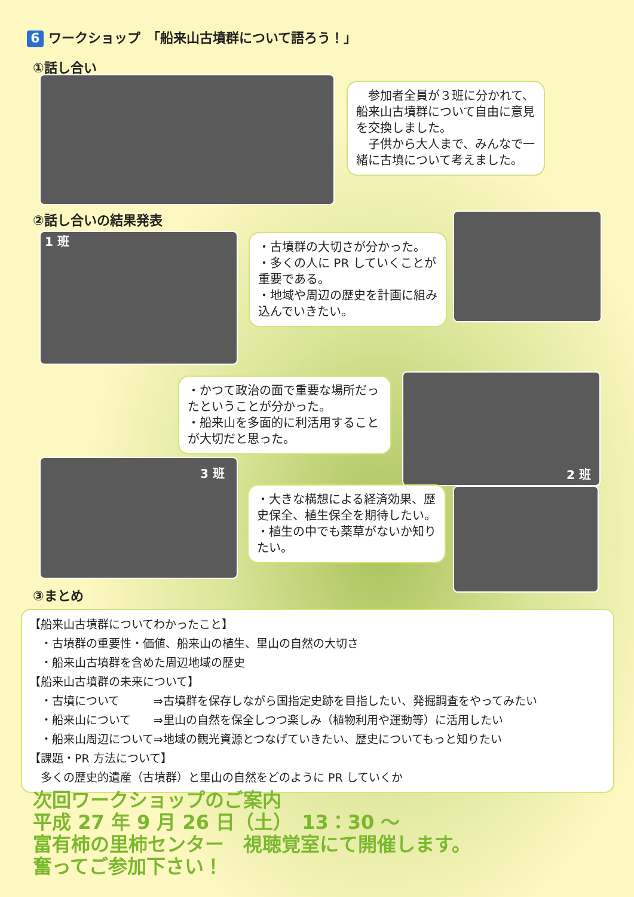6 ワークショップ　「船来山古墳群について語ろう！」
①話し合い
　参加者全員が３班に分かれて、船来山古墳群について自由に意見を交換しました。
　子供から大人まで、みんなで一緒に古墳について考えました。
②話し合いの結果発表
1 班
・古墳群の大切さが分かった。
・多くの人に PR していくことが重要である。
・地域や周辺の歴史を計画に組み込んでいきたい。
・かつて政治の面で重要な場所だったということが分かった。
・船来山を多面的に利活用することが大切だと思った。
2 班
3 班
・大きな構想による経済効果、歴史保全、植生保全を期待したい。
・植生の中でも薬草がないか知りたい。
③まとめ
【船来山古墳群についてわかったこと】
　・古墳群の重要性・価値、船来山の植生、里山の自然の大切さ
　・船来山古墳群を含めた周辺地域の歴史
【船来山古墳群の未来について】
　・古墳について　　　⇒古墳群を保存しながら国指定史跡を目指したい、発掘調査をやってみたい
　・船来山について　　⇒里山の自然を保全しつつ楽しみ（植物利用や運動等）に活用したい
　・船来山周辺について⇒地域の観光資源とつなげていきたい、歴史についてもっと知りたい
【課題・PR 方法について】
　多くの歴史的遺産（古墳群）と里山の自然をどのように PR していくか
次回ワークショップのご案内
平成 27 年 9 月 26 日（土）　13：30 ～
富有柿の里柿センター　視聴覚室にて開催します。
奮ってご参加下さい！